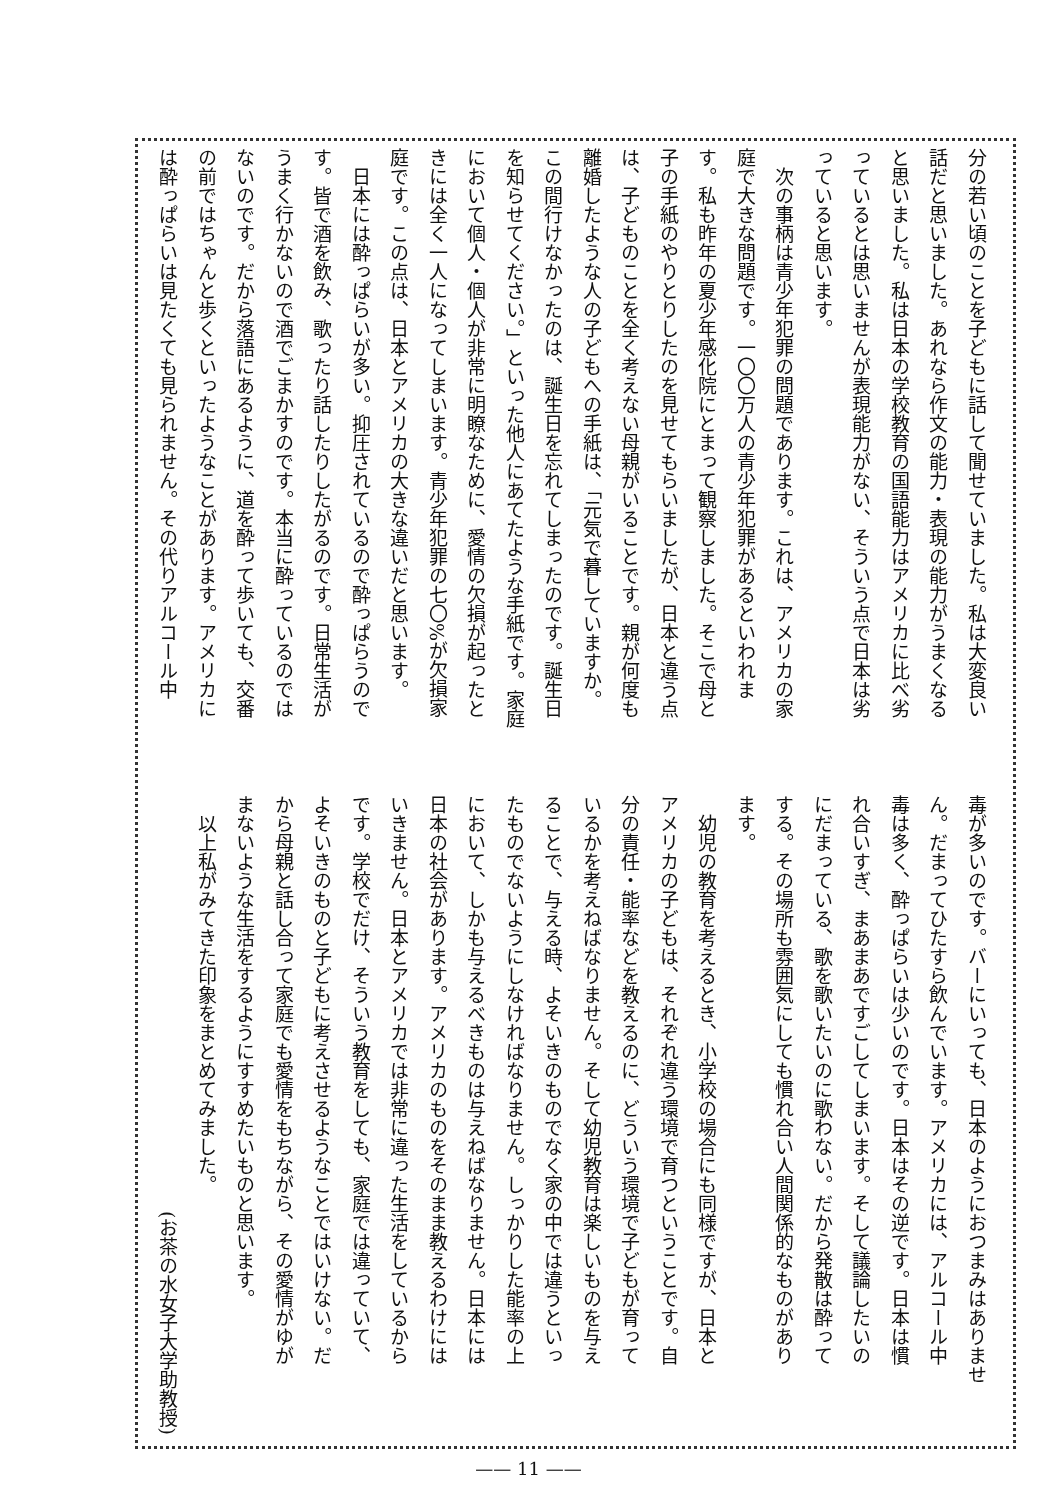分の若い頃のことを子どもに話して聞せていました。私は大変良い
話だと思いました。あれなら作文の能力・表現の能力がうまくなる
と思いました。私は日本の学校教育の国語能力はアメリカに比べ劣
っているとは思いませんが表現能力がない、そういう点で日本は劣
っていると思います。
　次の事柄は青少年犯罪の問題であります。これは、アメリカの家
庭で大きな問題です。一〇〇万人の青少年犯罪があるといわれま
す。私も昨年の夏少年感化院にとまって観察しました。そこで母と
子の手紙のやりとりしたのを見せてもらいましたが、日本と違う点
は、子どものことを全く考えない母親がいることです。親が何度も
離婚したような人の子どもへの手紙は、「元気で暮していますか。
この間行けなかったのは、誕生日を忘れてしまったのです。誕生日
を知らせてください。」といった他人にあてたような手紙です。家庭
において個人・個人が非常に明瞭なために、愛情の欠損が起ったと
きには全く一人になってしまいます。青少年犯罪の七〇%が欠損家
庭です。この点は、日本とアメリカの大きな違いだと思います。
　日本には酔っぱらいが多い。抑圧されているので酔っぱらうので
す。皆で酒を飲み、歌ったり話したりしたがるのです。日常生活が
うまく行かないので酒でごまかすのです。本当に酔っているのでは
ないのです。だから落語にあるように、道を酔って歩いても、交番
の前ではちゃんと歩くといったようなことがあります。アメリカに
は酔っぱらいは見たくても見られません。その代りアルコール中
毒が多いのです。バーにいっても、日本のようにおつまみはありませ
ん。だまってひたすら飲んでいます。アメリカには、アルコール中
毒は多く、酔っぱらいは少いのです。日本はその逆です。日本は慣
れ合いすぎ、まあまあですごしてしまいます。そして議論したいの
にだまっている、歌を歌いたいのに歌わない。だから発散は酔って
する。その場所も雰囲気にしても慣れ合い人間関係的なものがあり
ます。
　幼児の教育を考えるとき、小学校の場合にも同様ですが、日本と
アメリカの子どもは、それぞれ違う環境で育つということです。自
分の責任・能率などを教えるのに、どういう環境で子どもが育って
いるかを考えねばなりません。そして幼児教育は楽しいものを与え
ることで、与える時、よそいきのものでなく家の中では違うといっ
たものでないようにしなければなりません。しっかりした能率の上
において、しかも与えるべきものは与えねばなりません。日本には
日本の社会があります。アメリカのものをそのまま教えるわけには
いきません。日本とアメリカでは非常に違った生活をしているから
です。学校でだけ、そういう教育をしても、家庭では違っていて、
よそいきのものと子どもに考えさせるようなことではいけない。だ
から母親と話し合って家庭でも愛情をもちながら、その愛情がゆが
まないような生活をするようにすすめたいものと思います。
　以上私がみてきた印象をまとめてみました。
(お茶の水女子大学助教授)
—— 11 ——